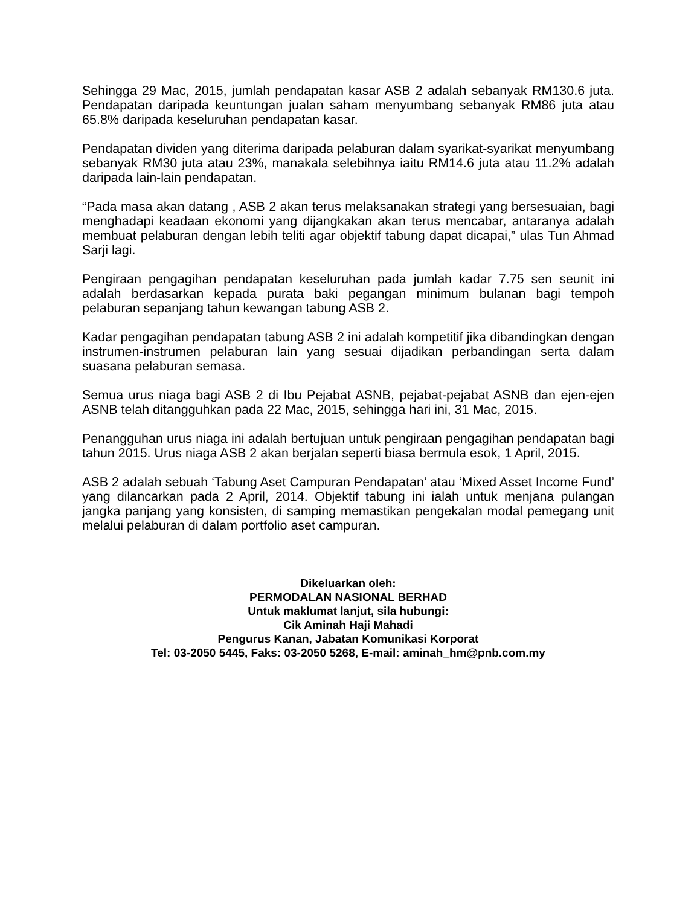Sehingga 29 Mac, 2015, jumlah pendapatan kasar ASB 2 adalah sebanyak RM130.6 juta. Pendapatan daripada keuntungan jualan saham menyumbang sebanyak RM86 juta atau 65.8% daripada keseluruhan pendapatan kasar.
Pendapatan dividen yang diterima daripada pelaburan dalam syarikat-syarikat menyumbang sebanyak RM30 juta atau 23%, manakala selebihnya iaitu RM14.6 juta atau 11.2% adalah daripada lain-lain pendapatan.
“Pada masa akan datang , ASB 2 akan terus melaksanakan strategi yang bersesuaian, bagi menghadapi keadaan ekonomi yang dijangkakan akan terus mencabar, antaranya adalah membuat pelaburan dengan lebih teliti agar objektif tabung dapat dicapai,” ulas Tun Ahmad Sarji lagi.
Pengiraan pengagihan pendapatan keseluruhan pada jumlah kadar 7.75 sen seunit ini adalah berdasarkan kepada purata baki pegangan minimum bulanan bagi tempoh pelaburan sepanjang tahun kewangan tabung ASB 2.
Kadar pengagihan pendapatan tabung ASB 2 ini adalah kompetitif jika dibandingkan dengan instrumen-instrumen pelaburan lain yang sesuai dijadikan perbandingan serta dalam suasana pelaburan semasa.
Semua urus niaga bagi ASB 2 di Ibu Pejabat ASNB, pejabat-pejabat ASNB dan ejen-ejen ASNB telah ditangguhkan pada 22 Mac, 2015, sehingga hari ini, 31 Mac, 2015.
Penangguhan urus niaga ini adalah bertujuan untuk pengiraan pengagihan pendapatan bagi tahun 2015. Urus niaga ASB 2 akan berjalan seperti biasa bermula esok, 1 April, 2015.
ASB 2 adalah sebuah ‘Tabung Aset Campuran Pendapatan’ atau ‘Mixed Asset Income Fund’ yang dilancarkan pada 2 April, 2014. Objektif tabung ini ialah untuk menjana pulangan jangka panjang yang konsisten, di samping memastikan pengekalan modal pemegang unit melalui pelaburan di dalam portfolio aset campuran.
Dikeluarkan oleh:
PERMODALAN NASIONAL BERHAD
Untuk maklumat lanjut, sila hubungi:
Cik Aminah Haji Mahadi
Pengurus Kanan, Jabatan Komunikasi Korporat
Tel: 03-2050 5445, Faks: 03-2050 5268, E-mail: aminah_hm@pnb.com.my